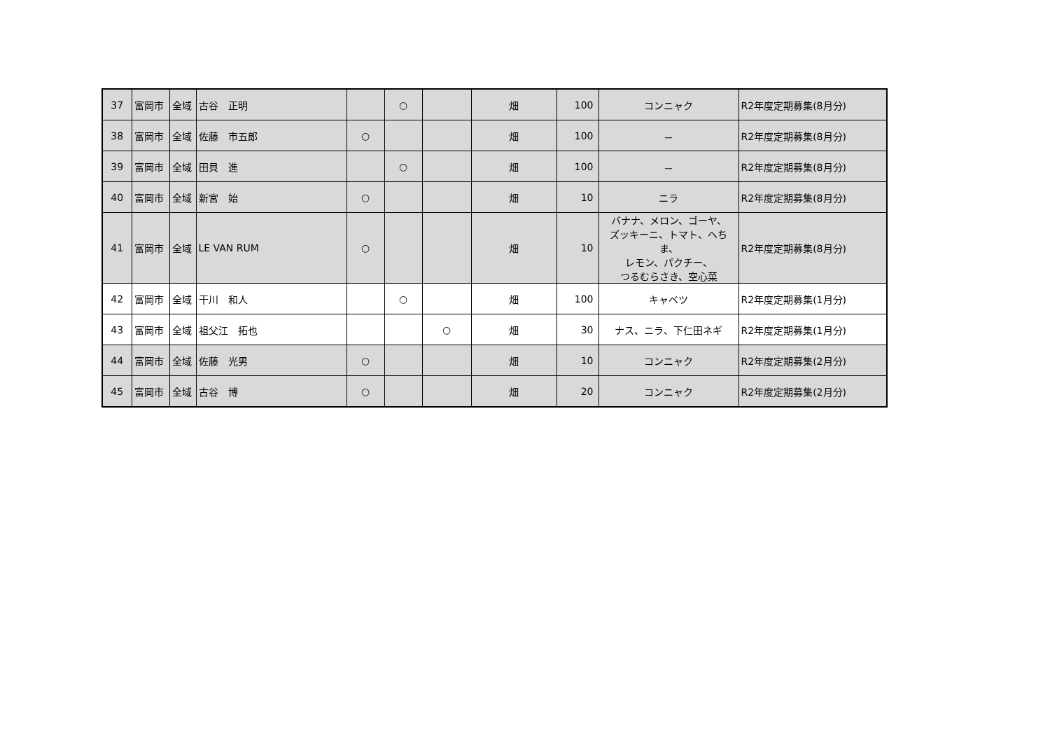| 37 | 富岡市 | 全域 | 古谷 正明 | | ○ | | 畑 | 100 | コンニャク | R2年度定期募集(8月分) |
| 38 | 富岡市 | 全域 | 佐藤 市五郎 | ○ | | | 畑 | 100 | － | R2年度定期募集(8月分) |
| 39 | 富岡市 | 全域 | 田貝 進 | | ○ | | 畑 | 100 | － | R2年度定期募集(8月分) |
| 40 | 富岡市 | 全域 | 新宮 始 | ○ | | | 畑 | 10 | ニラ | R2年度定期募集(8月分) |
| 41 | 富岡市 | 全域 | LE VAN RUM | ○ | | | 畑 | 10 | バナナ、メロン、ゴーヤ、 ズッキーニ、トマト、へちま、 レモン、パクチー、 つるむらさき、空心菜 | R2年度定期募集(8月分) |
| 42 | 富岡市 | 全域 | 干川 和人 | | ○ | | 畑 | 100 | キャベツ | R2年度定期募集(1月分) |
| 43 | 富岡市 | 全域 | 祖父江 拓也 | | | ○ | 畑 | 30 | ナス、ニラ、下仁田ネギ | R2年度定期募集(1月分) |
| 44 | 富岡市 | 全域 | 佐藤 光男 | ○ | | | 畑 | 10 | コンニャク | R2年度定期募集(2月分) |
| 45 | 富岡市 | 全域 | 古谷 博 | ○ | | | 畑 | 20 | コンニャク | R2年度定期募集(2月分) |